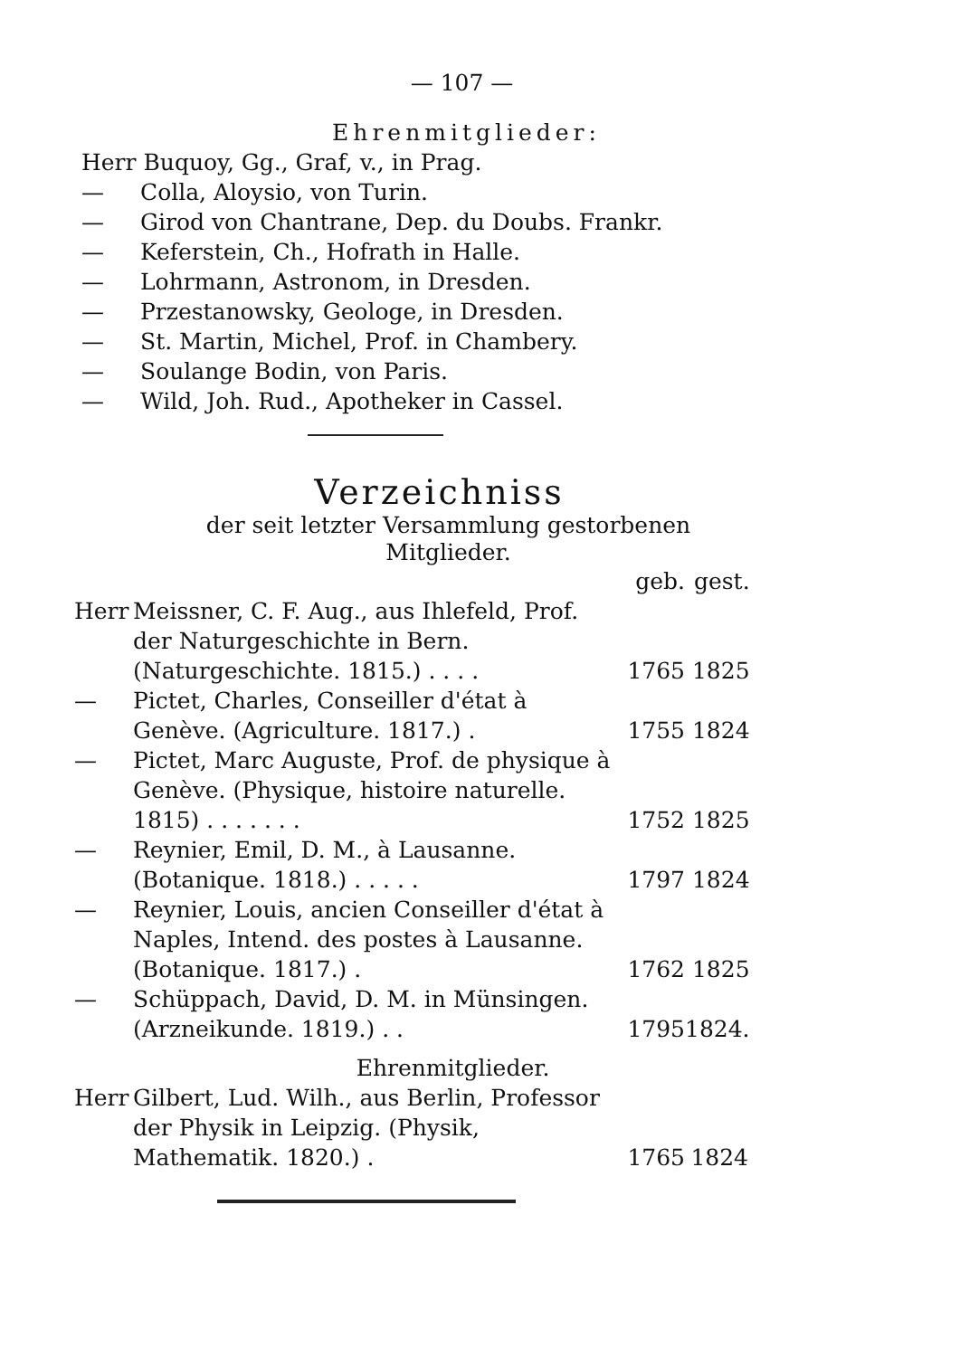— 107 —
Ehrenmitglieder:
Herr Buquoy, Gg., Graf, v., in Prag.
— Colla, Aloysio, von Turin.
— Girod von Chantrane, Dep. du Doubs. Frankr.
— Keferstein, Ch., Hofrath in Halle.
— Lohrmann, Astronom, in Dresden.
— Przestanowsky, Geologe, in Dresden.
— St. Martin, Michel, Prof. in Chambery.
— Soulange Bodin, von Paris.
— Wild, Joh. Rud., Apotheker in Cassel.
Verzeichniss
der seit letzter Versammlung gestorbenen
Mitglieder.
| | | geb. | gest. |
| Herr | Meissner, C. F. Aug., aus Ihlefeld, Prof. der Naturgeschichte in Bern. (Naturgeschichte. 1815.) . . . . | 1765 | 1825 |
| — | Pictet, Charles, Conseiller d'état à Genève. (Agriculture. 1817.) . | 1755 | 1824 |
| — | Pictet, Marc Auguste, Prof. de physique à Genève. (Physique, histoire naturelle. 1815) . . . . . . . | 1752 | 1825 |
| — | Reynier, Emil, D. M., à Lausanne. (Botanique. 1818.) . . . . . | 1797 | 1824 |
| — | Reynier, Louis, ancien Conseiller d'état à Naples, Intend. des postes à Lausanne. (Botanique. 1817.) . | 1762 | 1825 |
| — | Schüppach, David, D. M. in Münsingen. (Arzneikunde. 1819.) . . | 1795 | 1824. |
Ehrenmitglieder.
| Herr | Gilbert, Lud. Wilh., aus Berlin, Professor der Physik in Leipzig. (Physik, Mathematik. 1820.) . | 1765 | 1824 |